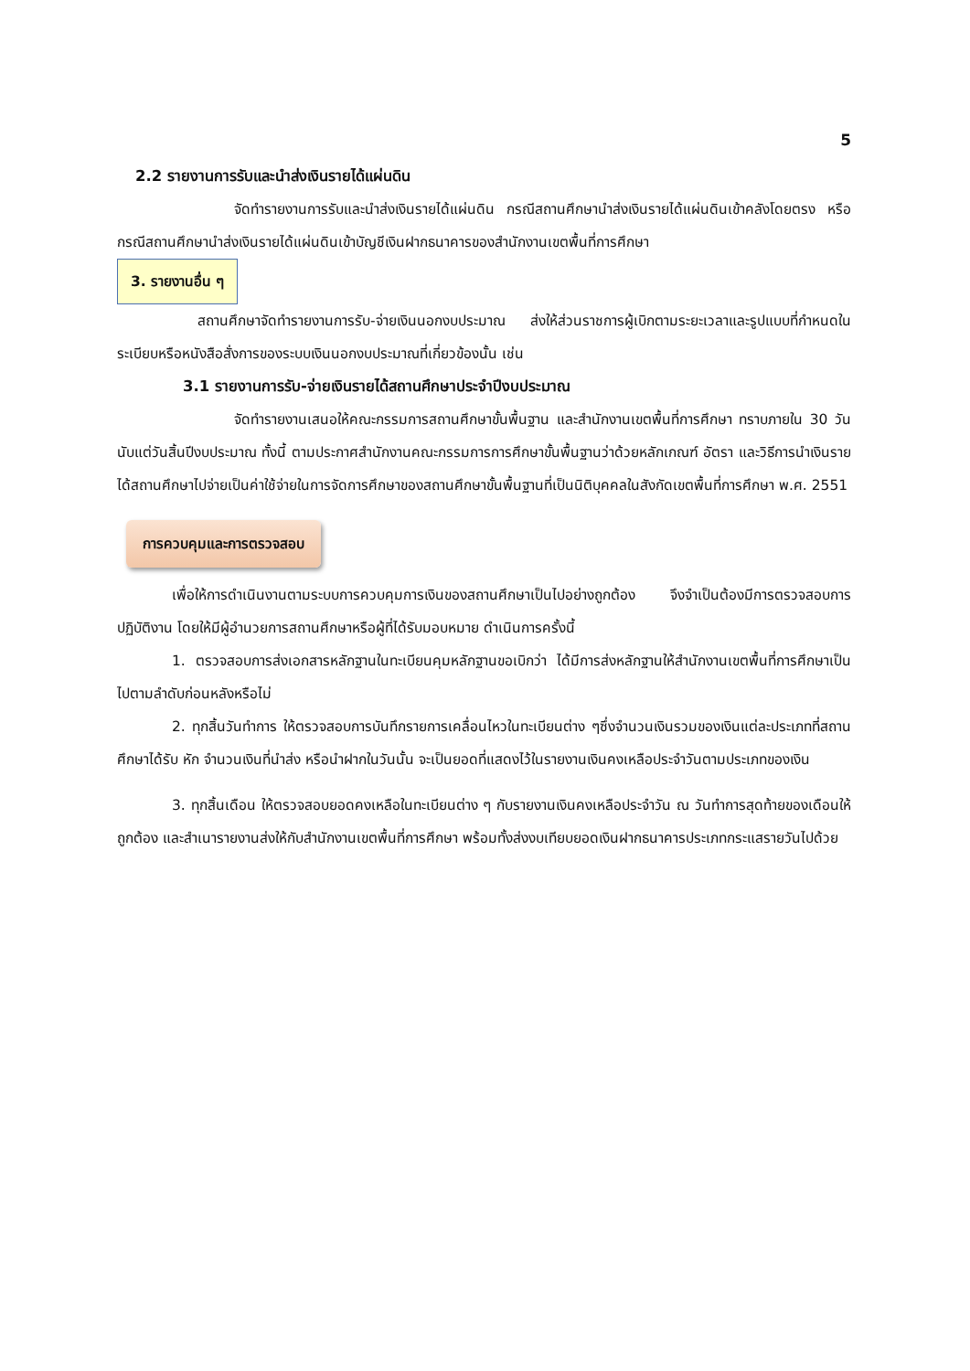5
2.2 รายงานการรับและนำส่งเงินรายได้แผ่นดิน
จัดทำรายงานการรับและนำส่งเงินรายได้แผ่นดิน กรณีสถานศึกษานำส่งเงินรายได้แผ่นดินเข้าคลังโดยตรง หรือกรณีสถานศึกษานำส่งเงินรายได้แผ่นดินเข้าบัญชีเงินฝากธนาคารของสำนักงานเขตพื้นที่การศึกษา
3. รายงานอื่น ๆ
สถานศึกษาจัดทำรายงานการรับ-จ่ายเงินนอกงบประมาณ ส่งให้ส่วนราชการผู้เบิกตามระยะเวลาและรูปแบบที่กำหนดในระเบียบหรือหนังสือสั่งการของระบบเงินนอกงบประมาณที่เกี่ยวข้องนั้น เช่น
3.1 รายงานการรับ-จ่ายเงินรายได้สถานศึกษาประจำปีงบประมาณ
จัดทำรายงานเสนอให้คณะกรรมการสถานศึกษาขั้นพื้นฐาน และสำนักงานเขตพื้นที่การศึกษา ทราบภายใน 30 วัน นับแต่วันสิ้นปีงบประมาณ ทั้งนี้ ตามประกาศสำนักงานคณะกรรมการการศึกษาขั้นพื้นฐานว่าด้วยหลักเกณฑ์ อัตรา และวิธีการนำเงินรายได้สถานศึกษาไปจ่ายเป็นค่าใช้จ่ายในการจัดการศึกษาของสถานศึกษาขั้นพื้นฐานที่เป็นนิติบุคคลในสังกัดเขตพื้นที่การศึกษา พ.ศ. 2551
การควบคุมและการตรวจสอบ
เพื่อให้การดำเนินงานตามระบบการควบคุมการเงินของสถานศึกษาเป็นไปอย่างถูกต้อง จึงจำเป็นต้องมีการตรวจสอบการปฏิบัติงาน โดยให้มีผู้อำนวยการสถานศึกษาหรือผู้ที่ได้รับมอบหมาย ดำเนินการครั้งนี้
1. ตรวจสอบการส่งเอกสารหลักฐานในทะเบียนคุมหลักฐานขอเบิกว่า ได้มีการส่งหลักฐานให้สำนักงานเขตพื้นที่การศึกษาเป็นไปตามลำดับก่อนหลังหรือไม่
2. ทุกสิ้นวันทำการ ให้ตรวจสอบการบันทึกรายการเคลื่อนไหวในทะเบียนต่าง ๆซึ่งจำนวนเงินรวมของเงินแต่ละประเภทที่สถานศึกษาได้รับ หัก จำนวนเงินที่นำส่ง หรือนำฝากในวันนั้น จะเป็นยอดที่แสดงไว้ในรายงานเงินคงเหลือประจำวันตามประเภทของเงิน
3. ทุกสิ้นเดือน ให้ตรวจสอบยอดคงเหลือในทะเบียนต่าง ๆ กับรายงานเงินคงเหลือประจำวัน ณ วันทำการสุดท้ายของเดือนให้ถูกต้อง และสำเนารายงานส่งให้กับสำนักงานเขตพื้นที่การศึกษา พร้อมทั้งส่งงบเทียบยอดเงินฝากธนาคารประเภทกระแสรายวันไปด้วย